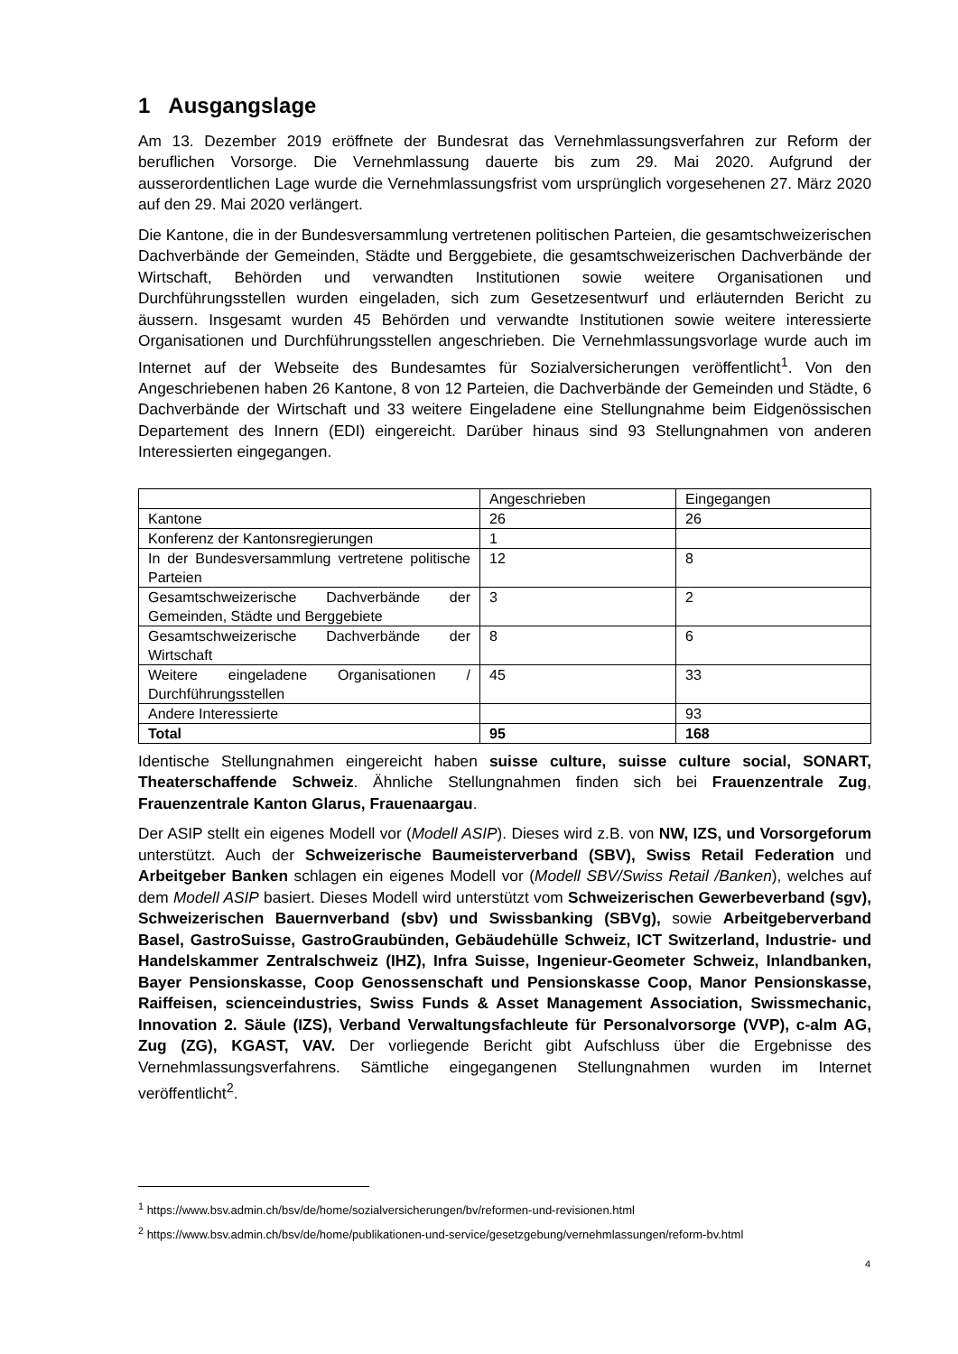1 Ausgangslage
Am 13. Dezember 2019 eröffnete der Bundesrat das Vernehmlassungsverfahren zur Reform der beruflichen Vorsorge. Die Vernehmlassung dauerte bis zum 29. Mai 2020. Aufgrund der ausserordentlichen Lage wurde die Vernehmlassungsfrist vom ursprünglich vorgesehenen 27. März 2020 auf den 29. Mai 2020 verlängert.
Die Kantone, die in der Bundesversammlung vertretenen politischen Parteien, die gesamtschweizerischen Dachverbände der Gemeinden, Städte und Berggebiete, die gesamtschweizerischen Dachverbände der Wirtschaft, Behörden und verwandten Institutionen sowie weitere Organisationen und Durchführungsstellen wurden eingeladen, sich zum Gesetzesentwurf und erläuternden Bericht zu äussern. Insgesamt wurden 45 Behörden und verwandte Institutionen sowie weitere interessierte Organisationen und Durchführungsstellen angeschrieben. Die Vernehmlassungsvorlage wurde auch im Internet auf der Webseite des Bundesamtes für Sozialversicherungen veröffentlicht<sup>1</sup>. Von den Angeschriebenen haben 26 Kantone, 8 von 12 Parteien, die Dachverbände der Gemeinden und Städte, 6 Dachverbände der Wirtschaft und 33 weitere Eingeladene eine Stellungnahme beim Eidgenössischen Departement des Innern (EDI) eingereicht. Darüber hinaus sind 93 Stellungnahmen von anderen Interessierten eingegangen.
| | Angeschrieben | Eingegangen |
| Kantone | 26 | 26 |
| Konferenz der Kantonsregierungen | 1 | |
| In der Bundesversammlung vertretene politische Parteien | 12 | 8 |
| Gesamtschweizerische Dachverbände der Gemeinden, Städte und Berggebiete | 3 | 2 |
| Gesamtschweizerische Dachverbände der Wirtschaft | 8 | 6 |
| Weitere eingeladene Organisationen / Durchführungsstellen | 45 | 33 |
| Andere Interessierte | | 93 |
| Total | 95 | 168 |
Identische Stellungnahmen eingereicht haben suisse culture, suisse culture social, SONART, Theaterschaffende Schweiz. Ähnliche Stellungnahmen finden sich bei Frauenzentrale Zug, Frauenzentrale Kanton Glarus, Frauenaargau.
Der ASIP stellt ein eigenes Modell vor (Modell ASIP). Dieses wird z.B. von NW, IZS, und Vorsorgeforum unterstützt. Auch der Schweizerische Baumeisterverband (SBV), Swiss Retail Federation und Arbeitgeber Banken schlagen ein eigenes Modell vor (Modell SBV/Swiss Retail /Banken), welches auf dem Modell ASIP basiert. Dieses Modell wird unterstützt vom Schweizerischen Gewerbeverband (sgv), Schweizerischen Bauernverband (sbv) und Swissbanking (SBVg), sowie Arbeitgeberverband Basel, GastroSuisse, GastroGraubünden, Gebäudehülle Schweiz, ICT Switzerland, Industrie- und Handelskammer Zentralschweiz (IHZ), Infra Suisse, Ingenieur-Geometer Schweiz, Inlandbanken, Bayer Pensionskasse, Coop Genossenschaft und Pensionskasse Coop, Manor Pensionskasse, Raiffeisen, scienceindustries, Swiss Funds & Asset Management Association, Swissmechanic, Innovation 2. Säule (IZS), Verband Verwaltungsfachleute für Personalvorsorge (VVP), c-alm AG, Zug (ZG), KGAST, VAV. Der vorliegende Bericht gibt Aufschluss über die Ergebnisse des Vernehmlassungsverfahrens. Sämtliche eingegangenen Stellungnahmen wurden im Internet veröffentlicht<sup>2</sup>.
<sup>1</sup> https://www.bsv.admin.ch/bsv/de/home/sozialversicherungen/bv/reformen-und-revisionen.html
<sup>2</sup> https://www.bsv.admin.ch/bsv/de/home/publikationen-und-service/gesetzgebung/vernehmlassungen/reform-bv.html
4